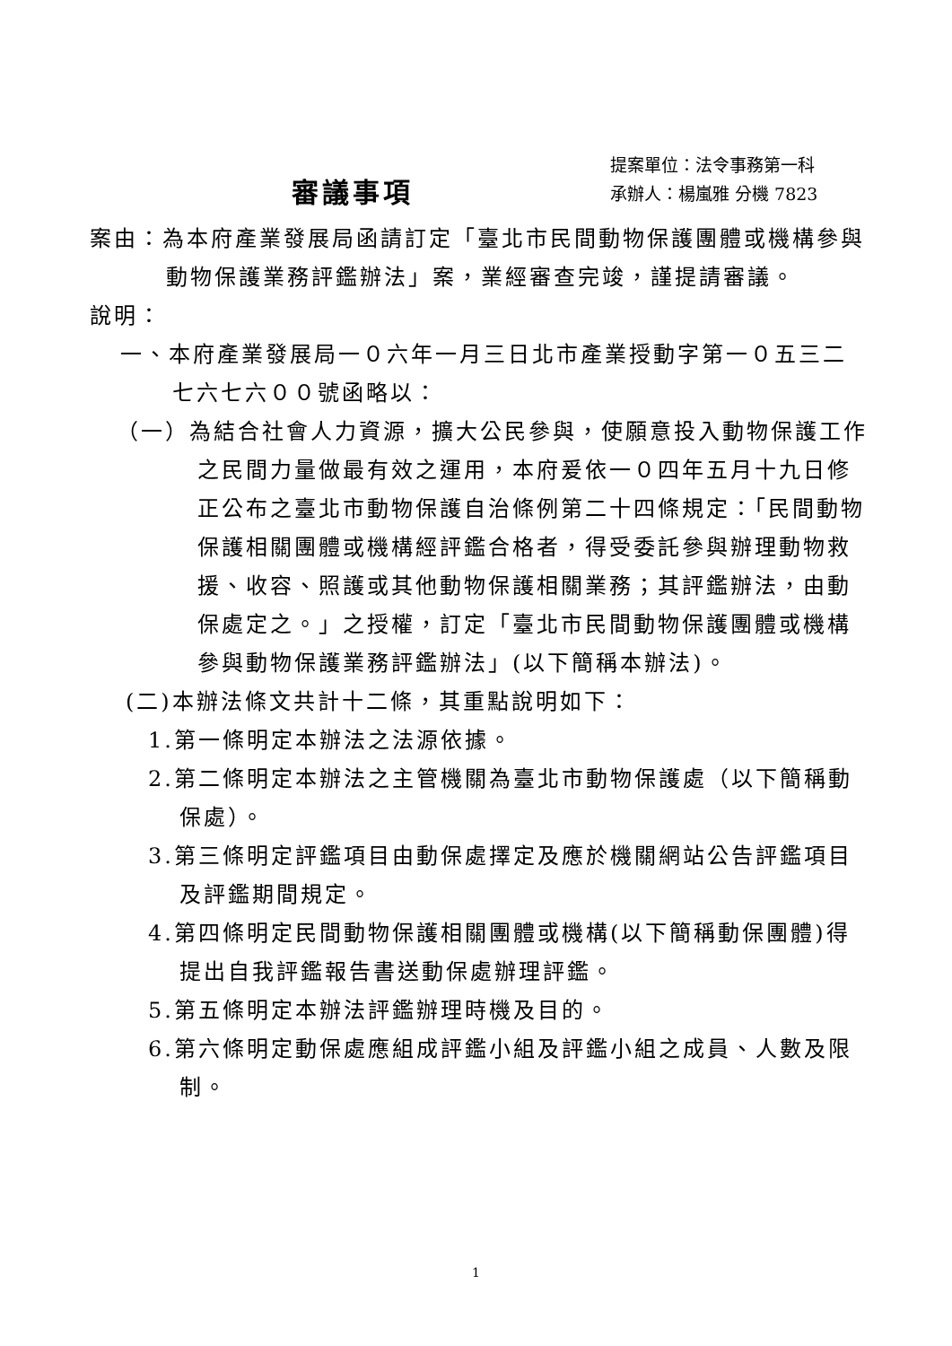審議事項
提案單位：法令事務第一科
承辦人：楊嵐雅 分機 7823
案由：為本府產業發展局函請訂定「臺北市民間動物保護團體或機構參與動物保護業務評鑑辦法」案，業經審查完竣，謹提請審議。
說明：
一、本府產業發展局一０六年一月三日北市產業授動字第一０五三二七六七六００號函略以：
（一）為結合社會人力資源，擴大公民參與，使願意投入動物保護工作之民間力量做最有效之運用，本府爰依一０四年五月十九日修正公布之臺北市動物保護自治條例第二十四條規定：「民間動物保護相關團體或機構經評鑑合格者，得受委託參與辦理動物救援、收容、照護或其他動物保護相關業務；其評鑑辦法，由動保處定之。」之授權，訂定「臺北市民間動物保護團體或機構參與動物保護業務評鑑辦法」(以下簡稱本辦法)。
(二)本辦法條文共計十二條，其重點說明如下：
1.第一條明定本辦法之法源依據。
2.第二條明定本辦法之主管機關為臺北市動物保護處（以下簡稱動保處）。
3.第三條明定評鑑項目由動保處擇定及應於機關網站公告評鑑項目及評鑑期間規定。
4.第四條明定民間動物保護相關團體或機構(以下簡稱動保團體)得提出自我評鑑報告書送動保處辦理評鑑。
5.第五條明定本辦法評鑑辦理時機及目的。
6.第六條明定動保處應組成評鑑小組及評鑑小組之成員、人數及限制。
1